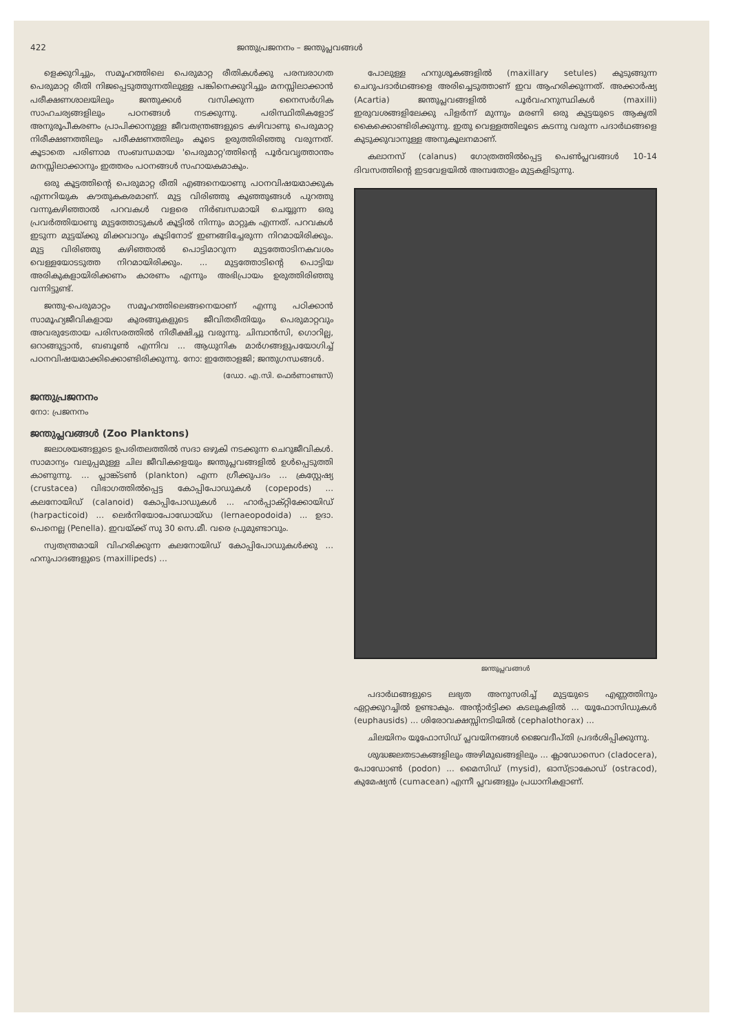422 ജന്തുപ്രജനനം – ജന്തുപ്ലവങ്ങൾ
ളെക്കുറിച്ചും, സമൂഹത്തിലെ പെരുമാറ്റ രീതികൾക്കു പരമ്പരാഗത പെരുമാറ്റ രീതി നിജപ്പെടുത്തുന്നതിലുള്ള പങ്കിനെക്കുറിച്ചും മനസ്സിലാക്കാൻ പരീക്ഷണശാലയിലും ജന്തുക്കൾ വസിക്കുന്ന നൈസർഗിക സാഹചര്യങ്ങളിലും പഠനങ്ങൾ നടക്കുന്നു. പരിസ്ഥിതികളോട് അനുരൂപീകരണം പ്രാപിക്കാനുള്ള ജീവതന്ത്രങ്ങളുടെ കഴിവാണു പെരുമാറ്റ നിരീക്ഷണത്തിലും പരീക്ഷണത്തിലും കൂടെ ഉരുത്തിരിഞ്ഞു വരുന്നത്. കൂടാതെ പരിണാമ സംബന്ധമായ 'പെരുമാറ്റ'ത്തിന്റെ പൂർവവൃത്താന്തം മനസ്സിലാക്കാനും ഇത്തരം പഠനങ്ങൾ സഹായകമാകും.
ഒരു കൂട്ടത്തിന്റെ പെരുമാറ്റ രീതി എങ്ങനെയാണു പഠനവിഷയമാക്കുക എന്നറിയുക കൗതുകകരമാണ്. മുട്ട വിരിഞ്ഞു കുഞ്ഞുങ്ങൾ പുറത്തു വന്നുകഴിഞ്ഞാൽ പറവകൾ വളരെ നിർബന്ധമായി ചെയ്യുന്ന ഒരു പ്രവർത്തിയാണു മുട്ടത്തോടുകൾ കൂട്ടിൽ നിന്നും മാറ്റുക എന്നത്. പറവകൾ ഇടുന്ന മുട്ടയ്ക്കു മിക്കവാറും കൂടിനോട് ഇണങ്ങിച്ചേരുന്ന നിറമായിരിക്കും. മുട്ട വിരിഞ്ഞു കഴിഞ്ഞാൽ പൊട്ടിമാറുന്ന മുട്ടത്തോടിനകവശം വെള്ളയോടടുത്ത നിറമായിരിക്കും. ... മുട്ടത്തോടിന്റെ പൊട്ടിയ അരികുകളായിരിക്കണം കാരണം എന്നും അഭിപ്രായം ഉരുത്തിരിഞ്ഞു വന്നിട്ടുണ്ട്.
ജന്തു-പെരുമാറ്റം സമൂഹത്തിലെങ്ങനെയാണ് എന്നു പഠിക്കാൻ സാമൂഹ്യജീവികളായ കുരങ്ങുകളുടെ ജീവിതരീതിയും പെരുമാറ്റവും അവരുടേതായ പരിസരത്തിൽ നിരീക്ഷിച്ചു വരുന്നു. ചിമ്പാൻസി, ഗൊറില്ല, ഒറാങ്ങുട്ടാൻ, ബബൂൺ എന്നിവ ... ആധുനിക മാർഗങ്ങളുപയോഗിച്ച് പഠനവിഷയമാക്കിക്കൊണ്ടിരിക്കുന്നു. നോ: ഇത്തോളജി; ജന്തുഗന്ധങ്ങൾ.
(ഡോ. എ.സി. ഫെർണാണ്ടസ്)
ജന്തുപ്രജനനം
നോ: പ്രജനനം
ജന്തുപ്ലവങ്ങൾ (Zoo Planktons)
ജലാശയങ്ങളുടെ ഉപരിതലത്തിൽ സദാ ഒഴുകി നടക്കുന്ന ചെറുജീവികൾ. സാമാന്യം വലുപ്പമുള്ള ചില ജീവികളെയും ജന്തുപ്ലവങ്ങളിൽ ഉൾപ്പെടുത്തി കാണുന്നു. ... പ്ലാങ്ക്ടൺ (plankton) എന്ന ഗ്രീക്കുപദം ... ക്രസ്റ്റേഷ്യ (crustacea) വിഭാഗത്തിൽപ്പെട്ട കോപ്പിപോഡുകൾ (copepods) ... കലനോയിഡ് (calanoid) കോപ്പിപോഡുകൾ ... ഹാർപ്പാക്റ്റിക്കോയിഡ് (harpacticoid) ... ലെർനിയോപോഡോയ്ഡ (lernaeopodoida) ... ഉദാ. പെനെല്ല (Penella). ഇവയ്ക്ക് സു 30 സെ.മീ. വരെ പ്രുമുണ്ടാവും.
സ്വതന്ത്രമായി വിഹരിക്കുന്ന കലനോയിഡ് കോപ്പിപോഡുകൾക്കു ... ഹനുപാദങ്ങളുടെ (maxillipeds) ...
പോലുള്ള ഹനുശൂകങ്ങളിൽ (maxillary setules) കുടുങ്ങുന്ന ചെറുപദാർഥങ്ങളെ അരിച്ചെടുത്താണ് ഇവ ആഹരിക്കുന്നത്. അക്കാർഷ്യ (Acartia) ജന്തുപ്ലവങ്ങളിൽ പൂർവഹനുസ്ഥികൾ (maxilli) ഇരുവശങ്ങളിലേക്കു പിളർന്ന് മുന്നും മരണി ഒരു കുട്ടയുടെ ആകൃതി കൈക്കൊണ്ടിരിക്കുന്നു. ഇതു വെള്ളത്തിലൂടെ കടന്നു വരുന്ന പദാർഥങ്ങളെ കുടുക്കുവാനുള്ള അനുകൂലനമാണ്.
കലാനസ് (calanus) ഗോത്രത്തിൽപ്പെട്ട പെൺപ്ലവങ്ങൾ 10-14 ദിവസത്തിന്റെ ഇടവേളയിൽ അമ്പതോളം മുട്ടകളിടുന്നു.
ജന്തുപ്ലവങ്ങൾ
പദാർഥങ്ങളുടെ ലഭ്യത അനുസരിച്ച് മുട്ടയുടെ എണ്ണത്തിനും ഏറ്റക്കുറച്ചിൽ ഉണ്ടാകും. അന്റാർട്ടിക്ക കടലുകളിൽ ... യൂഫോസിഡുകൾ (euphausids) ... ശിരോവക്ഷസ്സിനടിയിൽ (cephalothorax) ...
ചിലയിനം യൂഫോസിഡ് പ്ലവയിനങ്ങൾ ജൈവദീപ്തി പ്രദർശിപ്പിക്കുന്നു.
ശുദ്ധജലതടാകങ്ങളിലും അഴിമുഖങ്ങളിലും ... ക്ലാഡോസെറ (cladocera), പോഡോൺ (podon) ... മൈസിഡ് (mysid), ഓസ്ട്രാകോഡ് (ostracod), കുമേഷ്യൻ (cumacean) എന്നീ പ്ലവങ്ങളും പ്രധാനികളാണ്.